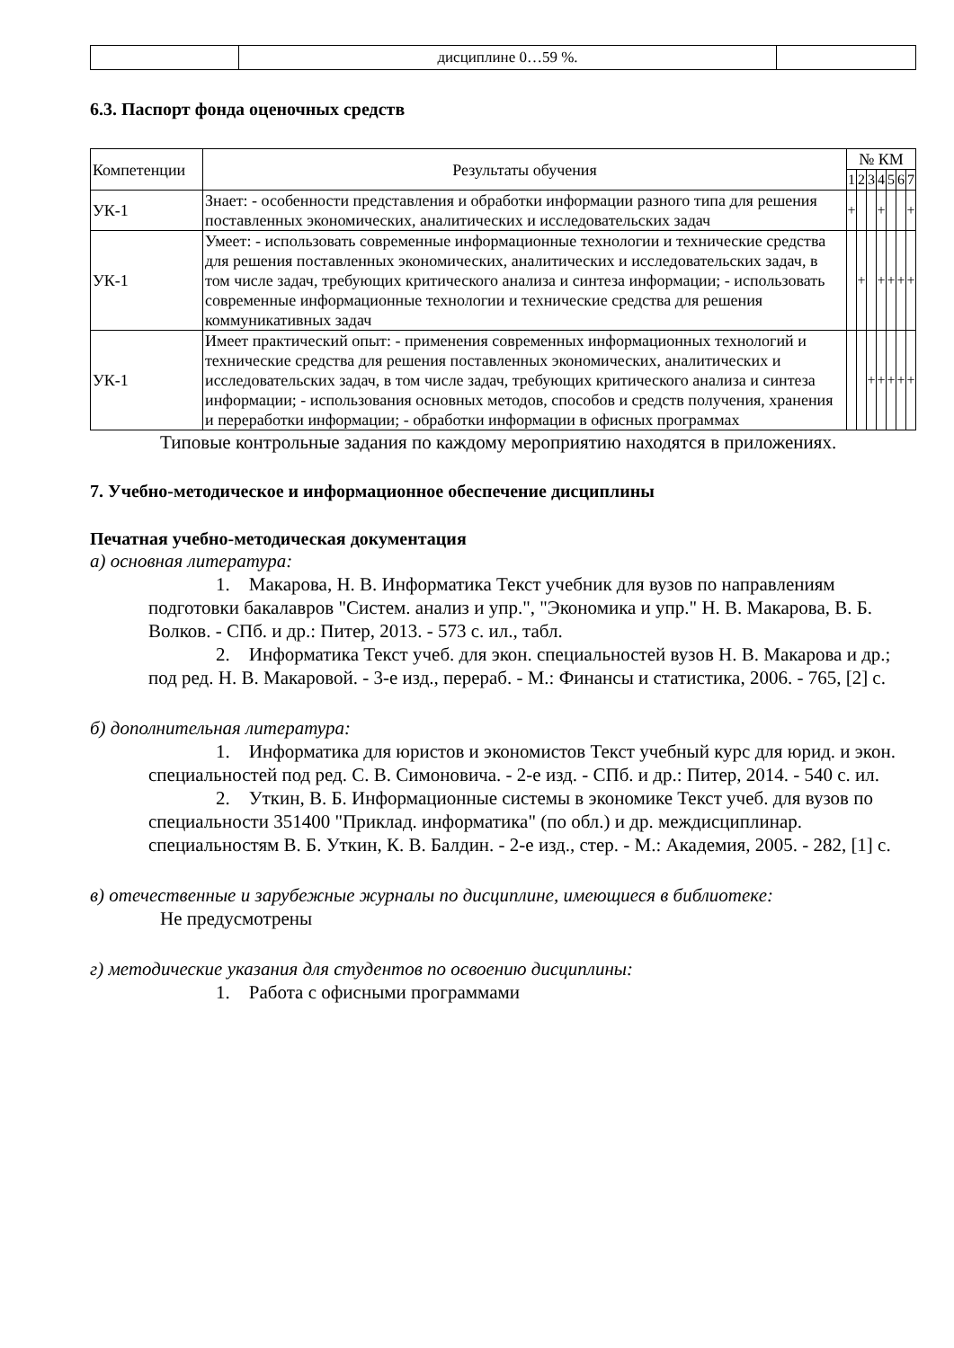| | дисциплине 0…59 %. | |
6.3. Паспорт фонда оценочных средств
| Компетенции | Результаты обучения | № КМ | | | | | | |
| | | 1 | 2 | 3 | 4 | 5 | 6 | 7 |
| УК-1 | Знает: - особенности представления и обработки информации разного типа для решения поставленных экономических, аналитических и исследовательских задач | + | | | + | | | + |
| УК-1 | Умеет: - использовать современные информационные технологии и технические средства для решения поставленных экономических, аналитических и исследовательских задач, в том числе задач, требующих критического анализа и синтеза информации; - использовать современные информационные технологии и технические средства для решения коммуникативных задач | | + | | + | + | + | + |
| УК-1 | Имеет практический опыт: - применения современных информационных технологий и технические средства для решения поставленных экономических, аналитических и исследовательских задач, в том числе задач, требующих критического анализа и синтеза информации; - использования основных методов, способов и средств получения, хранения и переработки информации; - обработки информации в офисных программах | | | + | + | + | + | + |
Типовые контрольные задания по каждому мероприятию находятся в приложениях.
7. Учебно-методическое и информационное обеспечение дисциплины
Печатная учебно-методическая документация
а) основная литература:
1. Макарова, Н. В. Информатика Текст учебник для вузов по направлениям подготовки бакалавров "Систем. анализ и упр.", "Экономика и упр." Н. В. Макарова, В. Б. Волков. - СПб. и др.: Питер, 2013. - 573 с. ил., табл.
2. Информатика Текст учеб. для экон. специальностей вузов Н. В. Макарова и др.; под ред. Н. В. Макаровой. - 3-е изд., перераб. - М.: Финансы и статистика, 2006. - 765, [2] с.
б) дополнительная литература:
1. Информатика для юристов и экономистов Текст учебный курс для юрид. и экон. специальностей под ред. С. В. Симоновича. - 2-е изд. - СПб. и др.: Питер, 2014. - 540 с. ил.
2. Уткин, В. Б. Информационные системы в экономике Текст учеб. для вузов по специальности 351400 "Приклад. информатика" (по обл.) и др. междисциплинар. специальностям В. Б. Уткин, К. В. Балдин. - 2-е изд., стер. - М.: Академия, 2005. - 282, [1] с.
в) отечественные и зарубежные журналы по дисциплине, имеющиеся в библиотеке:
Не предусмотрены
г) методические указания для студентов по освоению дисциплины:
1. Работа с офисными программами